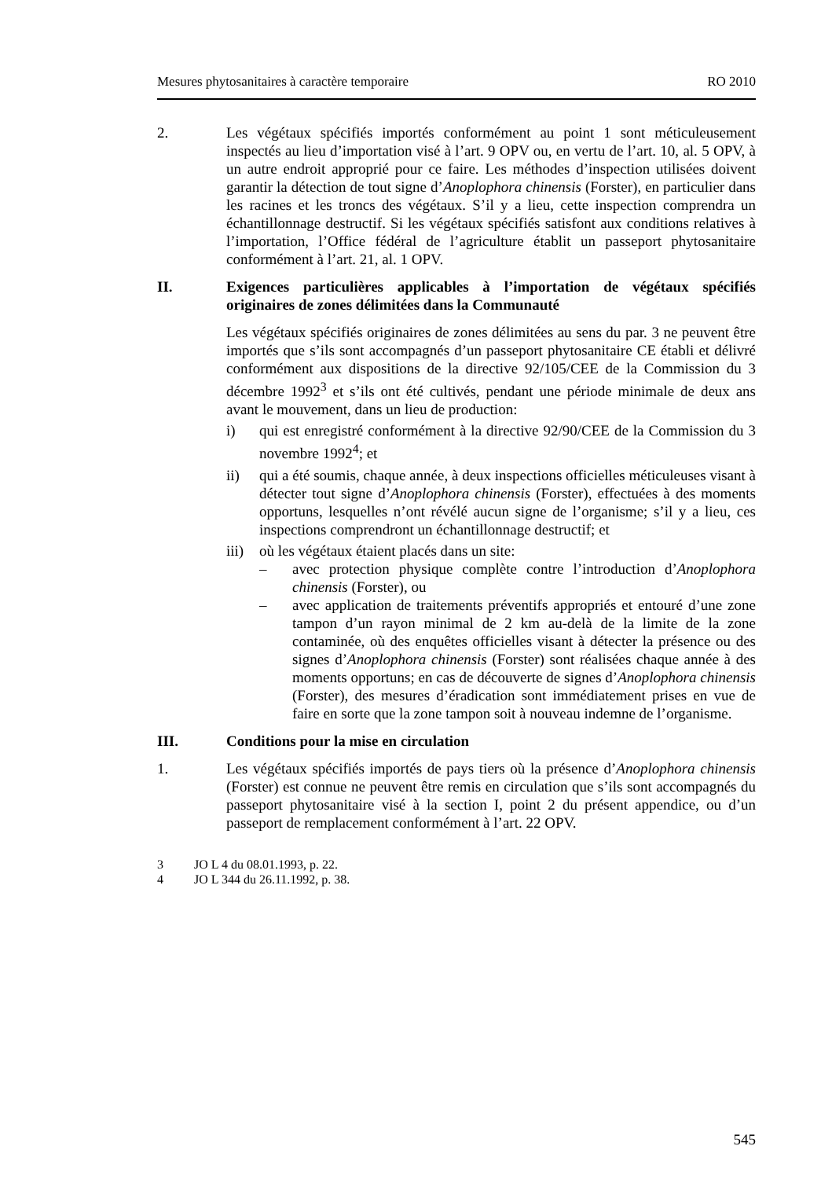Mesures phytosanitaires à caractère temporaire RO 2010
2. Les végétaux spécifiés importés conformément au point 1 sont méticuleusement inspectés au lieu d’importation visé à l’art. 9 OPV ou, en vertu de l’art. 10, al. 5 OPV, à un autre endroit approprié pour ce faire. Les méthodes d’inspection utilisées doivent garantir la détection de tout signe d’Anoplophora chinensis (Forster), en particulier dans les racines et les troncs des végétaux. S’il y a lieu, cette inspection comprendra un échantillonnage destructif. Si les végétaux spécifiés satisfont aux conditions relatives à l’importation, l’Office fédéral de l’agriculture établit un passeport phytosanitaire conformément à l’art. 21, al. 1 OPV.
II. Exigences particulières applicables à l’importation de végétaux spécifiés originaires de zones délimitées dans la Communauté
Les végétaux spécifiés originaires de zones délimitées au sens du par. 3 ne peuvent être importés que s’ils sont accompagnés d’un passeport phytosanitaire CE établi et délivré conformément aux dispositions de la directive 92/105/CEE de la Commission du 3 décembre 1992<sup>3</sup> et s’ils ont été cultivés, pendant une période minimale de deux ans avant le mouvement, dans un lieu de production:
i) qui est enregistré conformément à la directive 92/90/CEE de la Commission du 3 novembre 1992<sup>4</sup>; et
ii) qui a été soumis, chaque année, à deux inspections officielles méticuleuses visant à détecter tout signe d’Anoplophora chinensis (Forster), effectuées à des moments opportuns, lesquelles n’ont révélé aucun signe de l’organisme; s’il y a lieu, ces inspections comprendront un échantillonnage destructif; et
iii)
où les végétaux étaient placés dans un site:
– avec protection physique complète contre l’introduction d’Anoplophora chinensis (Forster), ou
– avec application de traitements préventifs appropriés et entouré d’une zone tampon d’un rayon minimal de 2 km au-delà de la limite de la zone contaminée, où des enquêtes officielles visant à détecter la présence ou des signes d’Anoplophora chinensis (Forster) sont réalisées chaque année à des moments opportuns; en cas de découverte de signes d’Anoplophora chinensis (Forster), des mesures d’éradication sont immédiatement prises en vue de faire en sorte que la zone tampon soit à nouveau indemne de l’organisme.
III. Conditions pour la mise en circulation
1. Les végétaux spécifiés importés de pays tiers où la présence d’Anoplophora chinensis (Forster) est connue ne peuvent être remis en circulation que s’ils sont accompagnés du passeport phytosanitaire visé à la section I, point 2 du présent appendice, ou d’un passeport de remplacement conformément à l’art. 22 OPV.
3 JO L 4 du 08.01.1993, p. 22.
4 JO L 344 du 26.11.1992, p. 38.
545